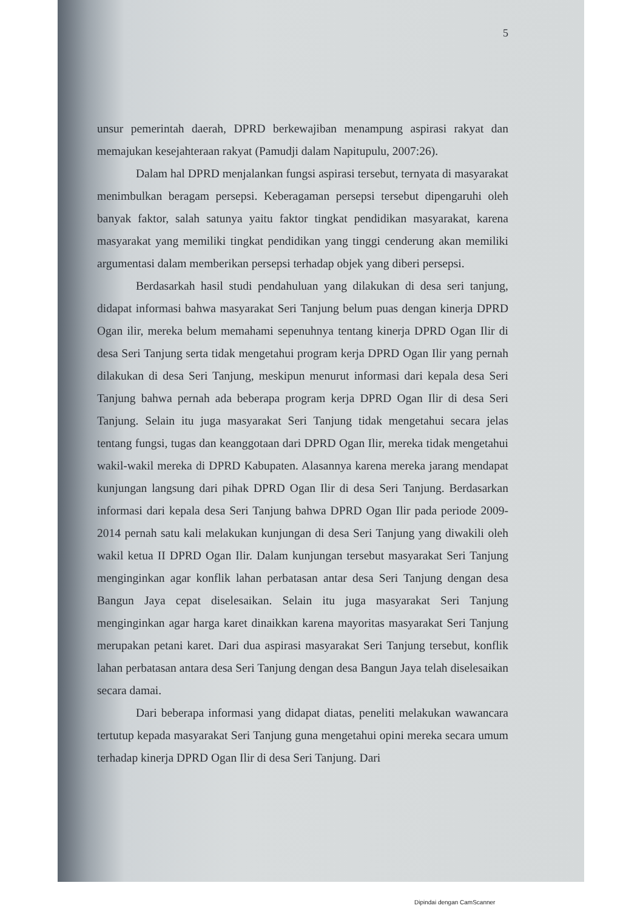5
unsur pemerintah daerah, DPRD berkewajiban menampung aspirasi rakyat dan memajukan kesejahteraan rakyat (Pamudji dalam Napitupulu, 2007:26).
Dalam hal DPRD menjalankan fungsi aspirasi tersebut, ternyata di masyarakat menimbulkan beragam persepsi. Keberagaman persepsi tersebut dipengaruhi oleh banyak faktor, salah satunya yaitu faktor tingkat pendidikan masyarakat, karena masyarakat yang memiliki tingkat pendidikan yang tinggi cenderung akan memiliki argumentasi dalam memberikan persepsi terhadap objek yang diberi persepsi.
Berdasarkah hasil studi pendahuluan yang dilakukan di desa seri tanjung, didapat informasi bahwa masyarakat Seri Tanjung belum puas dengan kinerja DPRD Ogan ilir, mereka belum memahami sepenuhnya tentang kinerja DPRD Ogan Ilir di desa Seri Tanjung serta tidak mengetahui program kerja DPRD Ogan Ilir yang pernah dilakukan di desa Seri Tanjung, meskipun menurut informasi dari kepala desa Seri Tanjung bahwa pernah ada beberapa program kerja DPRD Ogan Ilir di desa Seri Tanjung. Selain itu juga masyarakat Seri Tanjung tidak mengetahui secara jelas tentang fungsi, tugas dan keanggotaan dari DPRD Ogan Ilir, mereka tidak mengetahui wakil-wakil mereka di DPRD Kabupaten. Alasannya karena mereka jarang mendapat kunjungan langsung dari pihak DPRD Ogan Ilir di desa Seri Tanjung. Berdasarkan informasi dari kepala desa Seri Tanjung bahwa DPRD Ogan Ilir pada periode 2009-2014 pernah satu kali melakukan kunjungan di desa Seri Tanjung yang diwakili oleh wakil ketua II DPRD Ogan Ilir. Dalam kunjungan tersebut masyarakat Seri Tanjung menginginkan agar konflik lahan perbatasan antar desa Seri Tanjung dengan desa Bangun Jaya cepat diselesaikan. Selain itu juga masyarakat Seri Tanjung menginginkan agar harga karet dinaikkan karena mayoritas masyarakat Seri Tanjung merupakan petani karet. Dari dua aspirasi masyarakat Seri Tanjung tersebut, konflik lahan perbatasan antara desa Seri Tanjung dengan desa Bangun Jaya telah diselesaikan secara damai.
Dari beberapa informasi yang didapat diatas, peneliti melakukan wawancara tertutup kepada masyarakat Seri Tanjung guna mengetahui opini mereka secara umum terhadap kinerja DPRD Ogan Ilir di desa Seri Tanjung. Dari
Dipindai dengan CamScanner